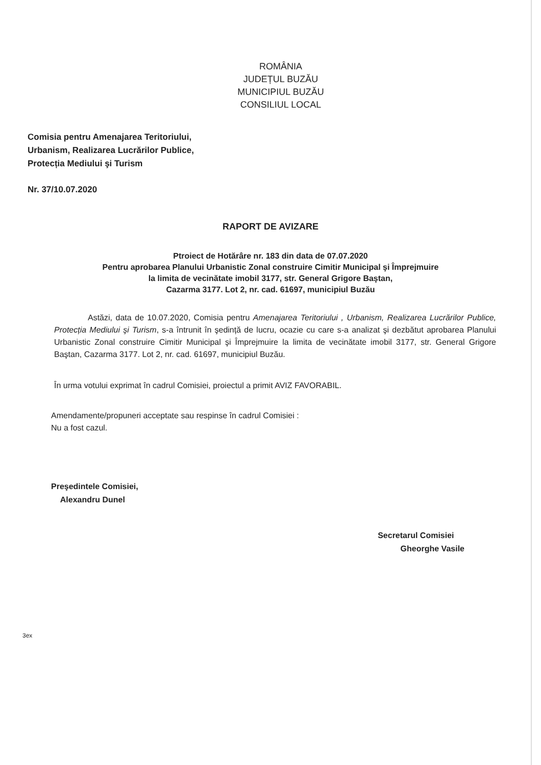ROMÂNIA
JUDEȚUL BUZĂU
MUNICIPIUL BUZĂU
CONSILIUL LOCAL
Comisia pentru Amenajarea Teritoriului,
Urbanism, Realizarea Lucrărilor Publice,
Protecția Mediului şi Turism
Nr. 37/10.07.2020
RAPORT DE AVIZARE
Ptroiect de Hotărâre nr. 183 din data de 07.07.2020
Pentru aprobarea Planului Urbanistic Zonal construire Cimitir Municipal şi Împrejmuire
la limita de vecinătate imobil 3177, str. General Grigore Baştan,
Cazarma 3177. Lot 2, nr. cad. 61697, municipiul Buzău
Astăzi, data de 10.07.2020, Comisia pentru Amenajarea Teritoriului , Urbanism, Realizarea Lucrărilor Publice, Protecția Mediului şi Turism, s-a întrunit în şedință de lucru, ocazie cu care s-a analizat şi dezbătut aprobarea Planului Urbanistic Zonal construire Cimitir Municipal şi Împrejmuire la limita de vecinătate imobil 3177, str. General Grigore Baştan, Cazarma 3177. Lot 2, nr. cad. 61697, municipiul Buzău.
În urma votului exprimat în cadrul Comisiei, proiectul a primit AVIZ FAVORABIL.
Amendamente/propuneri acceptate sau respinse în cadrul Comisiei :
Nu a fost cazul.
Preşedintele Comisiei,
Alexandru Dunel
Secretarul Comisiei
Gheorghe Vasile
3ex